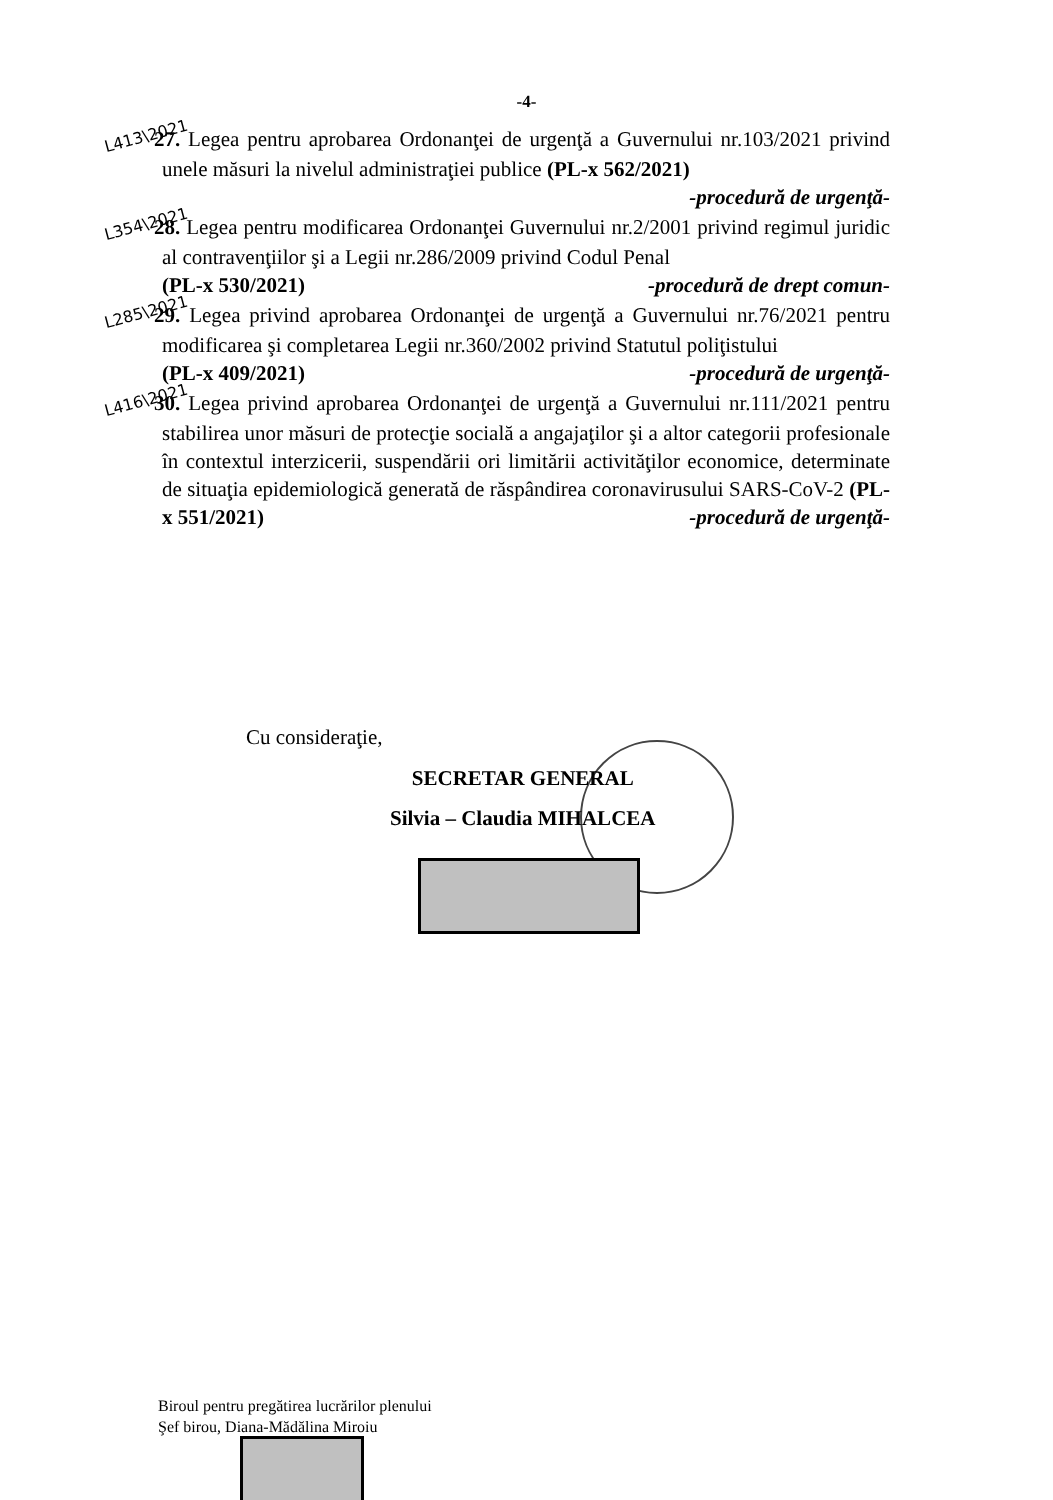-4-
L413\2021 27. Legea pentru aprobarea Ordonanţei de urgenţă a Guvernului nr.103/2021 privind unele măsuri la nivelul administraţiei publice (PL-x 562/2021)
-procedură de urgenţă-
L354\2021 28. Legea pentru modificarea Ordonanţei Guvernului nr.2/2001 privind regimul juridic al contravenţiilor şi a Legii nr.286/2009 privind Codul Penal
(PL-x 530/2021) -procedură de drept comun-
L285\2021 29. Legea privind aprobarea Ordonanţei de urgenţă a Guvernului nr.76/2021 pentru modificarea şi completarea Legii nr.360/2002 privind Statutul poliţistului
(PL-x 409/2021) -procedură de urgenţă-
L416\2021 30. Legea privind aprobarea Ordonanţei de urgenţă a Guvernului nr.111/2021 pentru stabilirea unor măsuri de protecţie socială a angajaţilor şi a altor categorii profesionale în contextul interzicerii, suspendării ori limitării activităţilor economice, determinate de situaţia epidemiologică generată de răspândirea coronavirusului SARS-CoV-2 (PL-x 551/2021) -procedură de urgenţă-
Cu consideraţie,
SECRETAR GENERAL
Silvia – Claudia MIHALCEA
Biroul pentru pregătirea lucrărilor plenului
Şef birou, Diana-Mădălina Miroiu